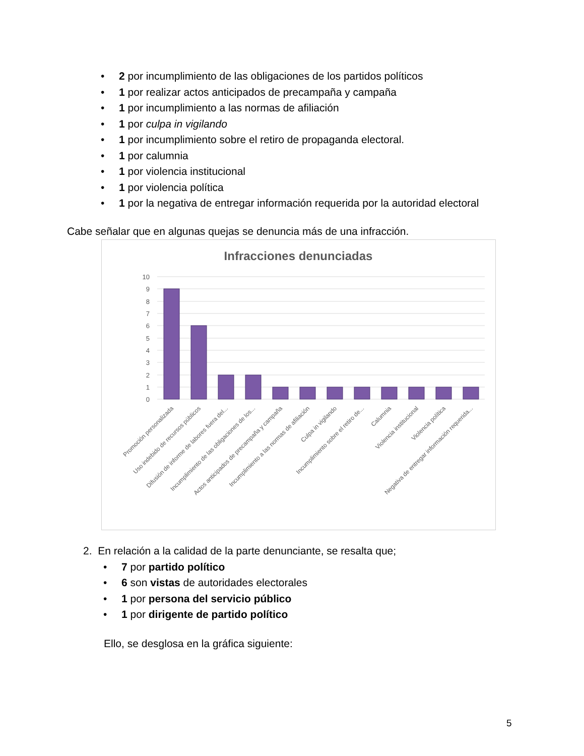• 2 por incumplimiento de las obligaciones de los partidos políticos
• 1 por realizar actos anticipados de precampaña y campaña
• 1 por incumplimiento a las normas de afiliación
• 1 por culpa in vigilando
• 1 por incumplimiento sobre el retiro de propaganda electoral.
• 1 por calumnia
• 1 por violencia institucional
• 1 por violencia política
• 1 por la negativa de entregar información requerida por la autoridad electoral
Cabe señalar que en algunas quejas se denuncia más de una infracción.
Infracciones denunciadas
10
9
8
7
6
5
4
3
2
1
0
Promoción personalizada
Uso indebido de recursos públicos
Difusión de informe de labores fuera del...
Incumplimiento de las obligaciones de los...
Actos anticipados de precampaña y campaña
Incumplimiento a las normas de afiliación
Culpa in vigilando
Incumplimiento sobre el retiro de...
Calumnia
Violencia institucional
Violencia política
Negativa de entregar información requerida...
2. En relación a la calidad de la parte denunciante, se resalta que;
• 7 por partido político
• 6 son vistas de autoridades electorales
• 1 por persona del servicio público
• 1 por dirigente de partido político
Ello, se desglosa en la gráfica siguiente:
5